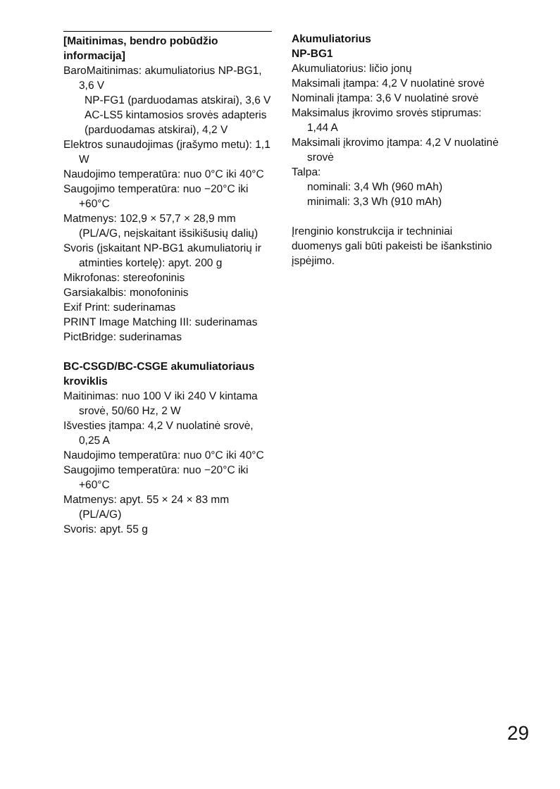[Maitinimas, bendro pobūdžio informacija]
BaroMaitinimas: akumuliatorius NP-BG1, 3,6 V
NP-FG1 (parduodamas atskirai), 3,6 V
AC-LS5 kintamosios srovės adapteris (parduodamas atskirai), 4,2 V
Elektros sunaudojimas (įrašymo metu): 1,1 W
Naudojimo temperatūra: nuo 0°C iki 40°C
Saugojimo temperatūra: nuo −20°C iki +60°C
Matmenys: 102,9 × 57,7 × 28,9 mm (PL/A/G, neįskaitant išsikišusių dalių)
Svoris (įskaitant NP-BG1 akumuliatorių ir atminties kortelę): apyt. 200 g
Mikrofonas: stereofoninis
Garsiakalbis: monofoninis
Exif Print: suderinamas
PRINT Image Matching III: suderinamas
PictBridge: suderinamas
BC-CSGD/BC-CSGE akumuliatoriaus kroviklis
Maitinimas: nuo 100 V iki 240 V kintama srovė, 50/60 Hz, 2 W
Išvesties įtampa: 4,2 V nuolatinė srovė, 0,25 A
Naudojimo temperatūra: nuo 0°C iki 40°C
Saugojimo temperatūra: nuo −20°C iki +60°C
Matmenys: apyt. 55 × 24 × 83 mm (PL/A/G)
Svoris: apyt. 55 g
Akumuliatorius
NP-BG1
Akumuliatorius: ličio jonų
Maksimali įtampa: 4,2 V nuolatinė srovė
Nominali įtampa: 3,6 V nuolatinė srovė
Maksimalus įkrovimo srovės stiprumas: 1,44 A
Maksimali įkrovimo įtampa: 4,2 V nuolatinė srovė
Talpa:
nominali: 3,4 Wh (960 mAh)
minimali: 3,3 Wh (910 mAh)
Įrenginio konstrukcija ir techniniai duomenys gali būti pakeisti be išankstinio įspėjimo.
29